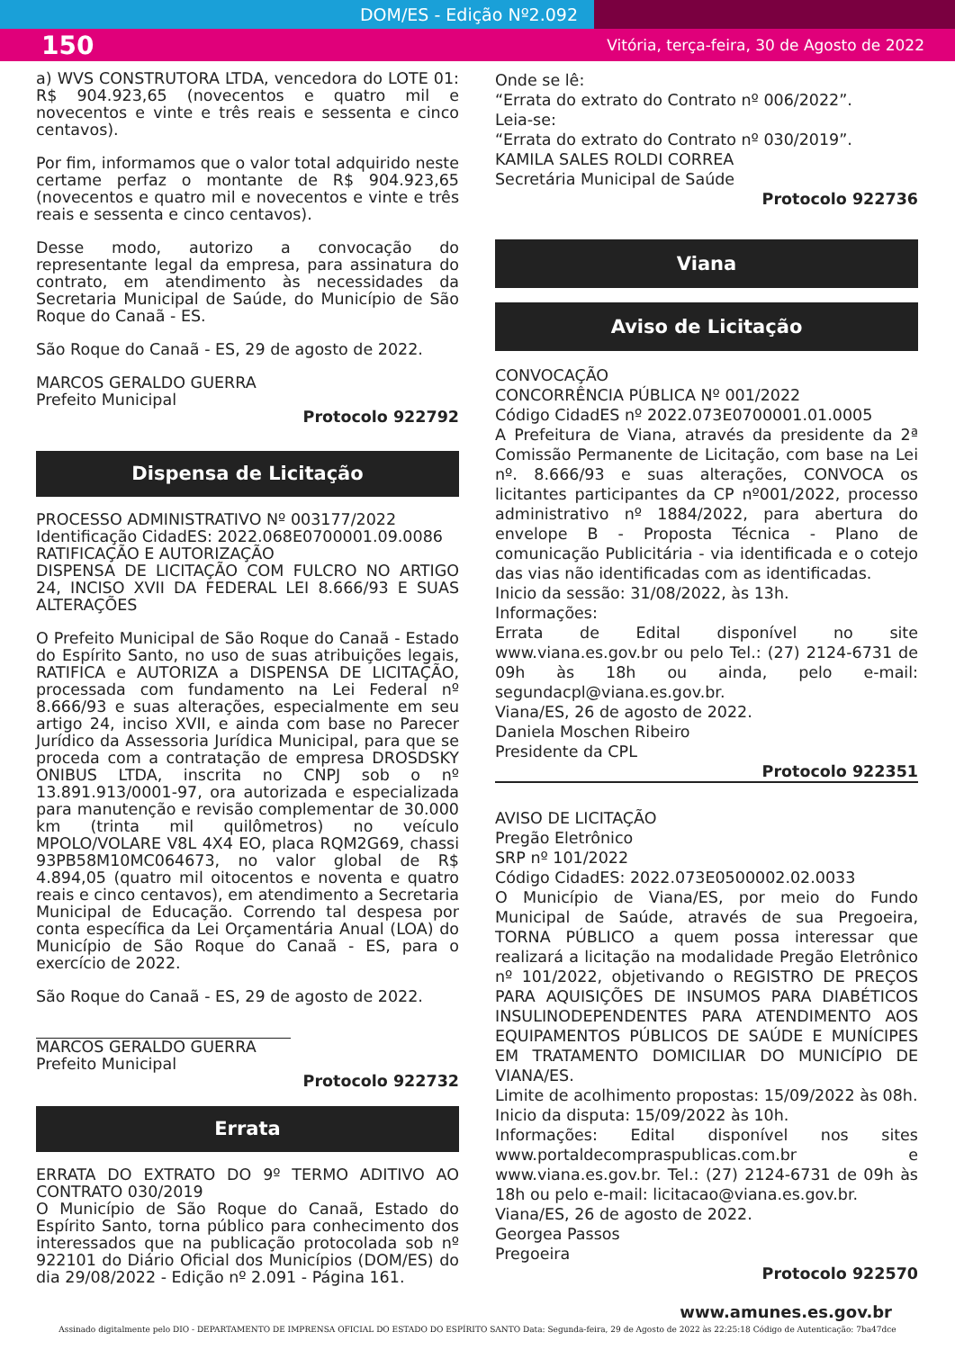DOM/ES - Edição Nº2.092
150 Vitória, terça-feira, 30 de Agosto de 2022
a) WVS CONSTRUTORA LTDA, vencedora do LOTE 01: R$ 904.923,65 (novecentos e quatro mil e novecentos e vinte e três reais e sessenta e cinco centavos).
Por fim, informamos que o valor total adquirido neste certame perfaz o montante de R$ 904.923,65 (novecentos e quatro mil e novecentos e vinte e três reais e sessenta e cinco centavos).
Desse modo, autorizo a convocação do representante legal da empresa, para assinatura do contrato, em atendimento às necessidades da Secretaria Municipal de Saúde, do Município de São Roque do Canaã - ES.
São Roque do Canaã - ES, 29 de agosto de 2022.
MARCOS GERALDO GUERRA
Prefeito Municipal
Protocolo 922792
Dispensa de Licitação
PROCESSO ADMINISTRATIVO Nº 003177/2022
Identificação CidadES: 2022.068E0700001.09.0086
RATIFICAÇÃO E AUTORIZAÇÃO
DISPENSA DE LICITAÇÃO COM FULCRO NO ARTIGO 24, INCISO XVII DA FEDERAL LEI 8.666/93 E SUAS ALTERAÇÕES
O Prefeito Municipal de São Roque do Canaã - Estado do Espírito Santo, no uso de suas atribuições legais, RATIFICA e AUTORIZA a DISPENSA DE LICITAÇÃO, processada com fundamento na Lei Federal nº 8.666/93 e suas alterações, especialmente em seu artigo 24, inciso XVII, e ainda com base no Parecer Jurídico da Assessoria Jurídica Municipal, para que se proceda com a contratação de empresa DROSDSKY ONIBUS LTDA, inscrita no CNPJ sob o nº 13.891.913/0001-97, ora autorizada e especializada para manutenção e revisão complementar de 30.000 km (trinta mil quilômetros) no veículo MPOLO/VOLARE V8L 4X4 EO, placa RQM2G69, chassi 93PB58M10MC064673, no valor global de R$ 4.894,05 (quatro mil oitocentos e noventa e quatro reais e cinco centavos), em atendimento a Secretaria Municipal de Educação. Correndo tal despesa por conta específica da Lei Orçamentária Anual (LOA) do Município de São Roque do Canaã - ES, para o exercício de 2022.
São Roque do Canaã - ES, 29 de agosto de 2022.
MARCOS GERALDO GUERRA
Prefeito Municipal
Protocolo 922732
Errata
ERRATA DO EXTRATO DO 9º TERMO ADITIVO AO CONTRATO 030/2019
O Município de São Roque do Canaã, Estado do Espírito Santo, torna público para conhecimento dos interessados que na publicação protocolada sob nº 922101 do Diário Oficial dos Municípios (DOM/ES) do dia 29/08/2022 - Edição nº 2.091 - Página 161.
Onde se lê:
“Errata do extrato do Contrato nº 006/2022”.
Leia-se:
“Errata do extrato do Contrato nº 030/2019”.
KAMILA SALES ROLDI CORREA
Secretária Municipal de Saúde
Protocolo 922736
Viana
Aviso de Licitação
CONVOCAÇÃO
CONCORRÊNCIA PÚBLICA Nº 001/2022
Código CidadES nº 2022.073E0700001.01.0005
A Prefeitura de Viana, através da presidente da 2ª Comissão Permanente de Licitação, com base na Lei nº. 8.666/93 e suas alterações, CONVOCA os licitantes participantes da CP nº001/2022, processo administrativo nº 1884/2022, para abertura do envelope B - Proposta Técnica - Plano de comunicação Publicitária - via identificada e o cotejo das vias não identificadas com as identificadas.
Inicio da sessão: 31/08/2022, às 13h.
Informações:
Errata de Edital disponível no site www.viana.es.gov.br ou pelo Tel.: (27) 2124-6731 de 09h às 18h ou ainda, pelo e-mail: segundacpl@viana.es.gov.br.
Viana/ES, 26 de agosto de 2022.
Daniela Moschen Ribeiro
Presidente da CPL
Protocolo 922351
AVISO DE LICITAÇÃO
Pregão Eletrônico
SRP nº 101/2022
Código CidadES: 2022.073E0500002.02.0033
O Município de Viana/ES, por meio do Fundo Municipal de Saúde, através de sua Pregoeira, TORNA PÚBLICO a quem possa interessar que realizará a licitação na modalidade Pregão Eletrônico nº 101/2022, objetivando o REGISTRO DE PREÇOS PARA AQUISIÇÕES DE INSUMOS PARA DIABÉTICOS INSULINODEPENDENTES PARA ATENDIMENTO AOS EQUIPAMENTOS PÚBLICOS DE SAÚDE E MUNÍCIPES EM TRATAMENTO DOMICILIAR DO MUNICÍPIO DE VIANA/ES.
Limite de acolhimento propostas: 15/09/2022 às 08h.
Inicio da disputa: 15/09/2022 às 10h.
Informações: Edital disponível nos sites www.portaldecompraspublicas.com.br e www.viana.es.gov.br. Tel.: (27) 2124-6731 de 09h às 18h ou pelo e-mail: licitacao@viana.es.gov.br.
Viana/ES, 26 de agosto de 2022.
Georgea Passos
Pregoeira
Protocolo 922570
www.amunes.es.gov.br
Assinado digitalmente pelo DIO - DEPARTAMENTO DE IMPRENSA OFICIAL DO ESTADO DO ESPÍRITO SANTO Data: Segunda-feira, 29 de Agosto de 2022 às 22:25:18 Código de Autenticação: 7ba47dce